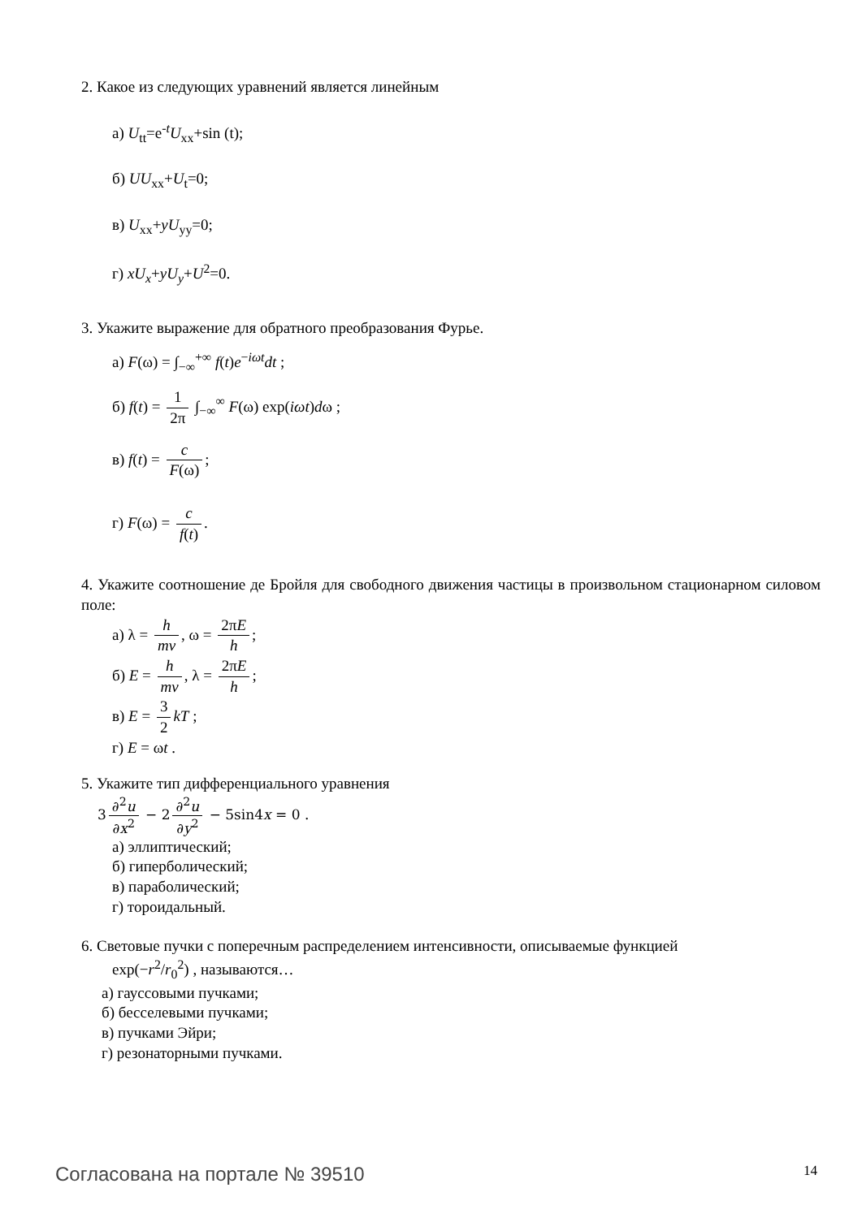2. Какое из следующих уравнений является линейным
а) U<sub>tt</sub>=e<sup>-t</sup>U<sub>xx</sub>+sin (t);
б) UU<sub>xx</sub>+U<sub>t</sub>=0;
в) U<sub>xx</sub>+yU<sub>yy</sub>=0;
г) xU<sub>x</sub>+yU<sub>y</sub>+U<sup>2</sup>=0.
3. Укажите выражение для обратного преобразования Фурье.
а) F(ω) = ∫<sub>−∞</sub><sup>+∞</sup> f(t)e<sup>−iωt</sup>dt ;
б) f(t) = 1 2π ∫<sub>−∞</sub><sup>∞</sup> F(ω) exp(iωt)dω ;
в) f(t) = c F(ω);
г) F(ω) = c f(t).
4. Укажите соотношение де Бройля для свободного движения частицы в произвольном стационарном силовом поле:
а) λ = h mv, ω = 2πE h;
б) E = h mv, λ = 2πE h;
в) E = 3 2 kT ;
г) E = ωt .
5. Укажите тип дифференциального уравнения
3 ∂<sup>2</sup>u ∂x<sup>2</sup> − 2 ∂<sup>2</sup>u ∂y<sup>2</sup> − 5sin4x = 0 .
а) эллиптический;
б) гиперболический;
в) параболический;
г) тороидальный.
6. Световые пучки с поперечным распределением интенсивности, описываемые функцией
exp(−r<sup>2</sup>/r<sub>0</sub><sup>2</sup>) , называются…
а) гауссовыми пучками;
б) бесселевыми пучками;
в) пучками Эйри;
г) резонаторными пучками.
Согласована на портале № 39510 14